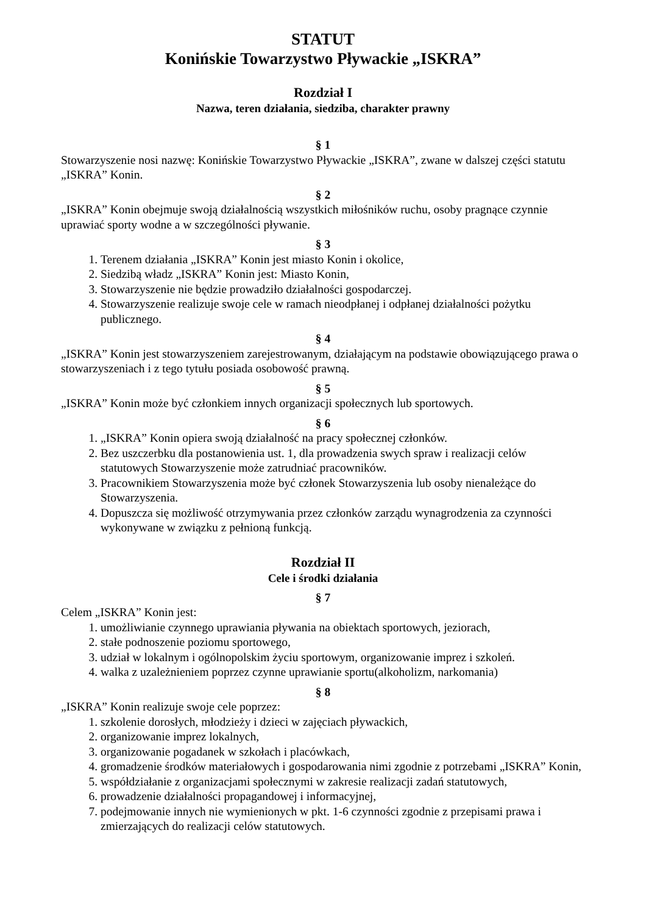STATUT
Konińskie Towarzystwo Pływackie „ISKRA”
Rozdział I
Nazwa, teren działania, siedziba, charakter prawny
§ 1
Stowarzyszenie nosi nazwę: Konińskie Towarzystwo Pływackie „ISKRA”, zwane w dalszej części statutu „ISKRA” Konin.
§ 2
„ISKRA” Konin obejmuje swoją działalnością wszystkich miłośników ruchu, osoby pragnące czynnie uprawiać sporty wodne a w szczególności pływanie.
§ 3
1. Terenem działania „ISKRA” Konin jest miasto Konin i okolice,
2. Siedzibą władz „ISKRA” Konin jest: Miasto Konin,
3. Stowarzyszenie nie będzie prowadziło działalności gospodarczej.
4. Stowarzyszenie realizuje swoje cele w ramach nieodpłanej i odpłanej działalności pożytku publicznego.
§ 4
„ISKRA” Konin jest stowarzyszeniem zarejestrowanym, działającym na podstawie obowiązującego prawa o stowarzyszeniach i z tego tytułu posiada osobowość prawną.
§ 5
„ISKRA” Konin może być członkiem innych organizacji społecznych lub sportowych.
§ 6
1. „ISKRA” Konin opiera swoją działalność na pracy społecznej członków.
2. Bez uszczerbku dla postanowienia ust. 1, dla prowadzenia swych spraw i realizacji celów statutowych Stowarzyszenie może zatrudniać pracowników.
3. Pracownikiem Stowarzyszenia może być członek Stowarzyszenia lub osoby nienależące do Stowarzyszenia.
4. Dopuszcza się możliwość otrzymywania przez członków zarządu wynagrodzenia za czynności wykonywane w związku z pełnioną funkcją.
Rozdział II
Cele i środki działania
§ 7
Celem „ISKRA” Konin jest:
1. umożliwianie czynnego uprawiania pływania na obiektach sportowych, jeziorach,
2. stałe podnoszenie poziomu sportowego,
3. udział w lokalnym i ogólnopolskim życiu sportowym, organizowanie imprez i szkoleń.
4. walka z uzależnieniem poprzez czynne uprawianie sportu(alkoholizm, narkomania)
§ 8
„ISKRA” Konin realizuje swoje cele poprzez:
1. szkolenie dorosłych, młodzieży i dzieci w zajęciach pływackich,
2. organizowanie imprez lokalnych,
3. organizowanie pogadanek w szkołach i placówkach,
4. gromadzenie środków materiałowych i gospodarowania nimi zgodnie z potrzebami „ISKRA” Konin,
5. współdziałanie z organizacjami społecznymi w zakresie realizacji zadań statutowych,
6. prowadzenie działalności propagandowej i informacyjnej,
7. podejmowanie innych nie wymienionych w pkt. 1-6 czynności zgodnie z przepisami prawa i zmierzających do realizacji celów statutowych.